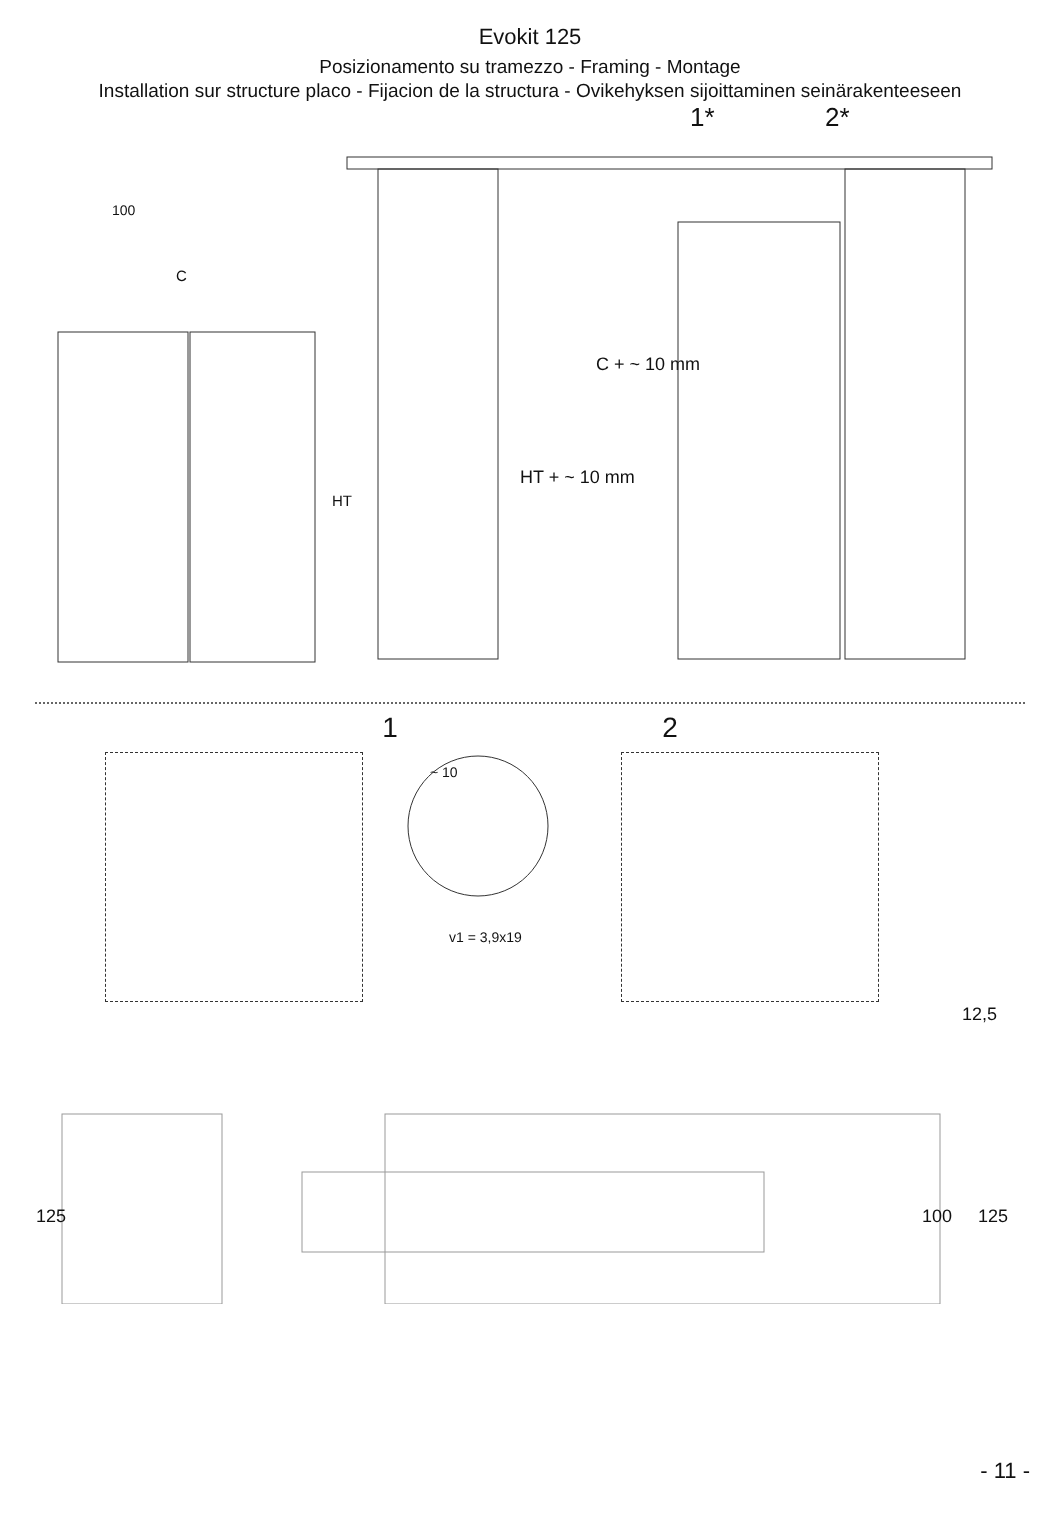Evokit 125
Posizionamento su tramezzo - Framing - Montage
Installation sur structure placo - Fijacion de la structura - Ovikehyksen sijoittaminen seinärakenteeseen
1* 2*
100
C
HT
C + ~ 10 mm
HT + ~ 10 mm
1 2
~ 10
v1 = 3,9x19
12,5
125 100 125
- 11 -